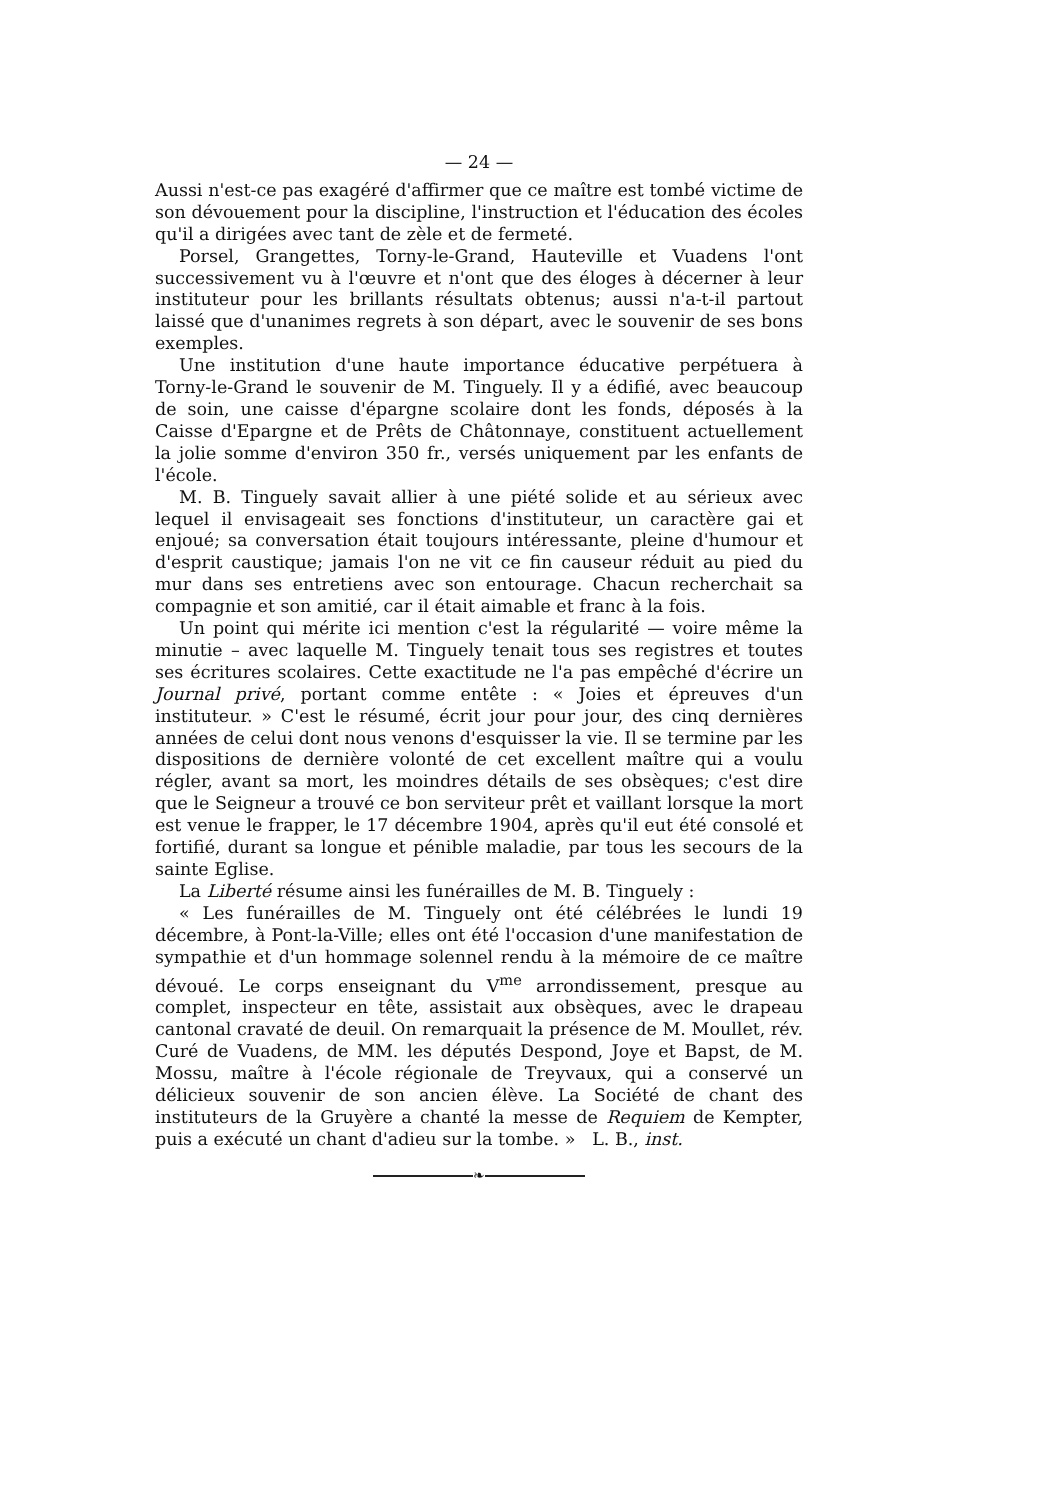— 24 —
Aussi n'est-ce pas exagéré d'affirmer que ce maître est tombé victime de son dévouement pour la discipline, l'instruction et l'éducation des écoles qu'il a dirigées avec tant de zèle et de fermeté.
Porsel, Grangettes, Torny-le-Grand, Hauteville et Vuadens l'ont successivement vu à l'œuvre et n'ont que des éloges à décerner à leur instituteur pour les brillants résultats obtenus; aussi n'a-t-il partout laissé que d'unanimes regrets à son départ, avec le souvenir de ses bons exemples.
Une institution d'une haute importance éducative perpétuera à Torny-le-Grand le souvenir de M. Tinguely. Il y a édifié, avec beaucoup de soin, une caisse d'épargne scolaire dont les fonds, déposés à la Caisse d'Epargne et de Prêts de Châtonnaye, constituent actuellement la jolie somme d'environ 350 fr., versés uniquement par les enfants de l'école.
M. B. Tinguely savait allier à une piété solide et au sérieux avec lequel il envisageait ses fonctions d'instituteur, un caractère gai et enjoué; sa conversation était toujours intéressante, pleine d'humour et d'esprit caustique; jamais l'on ne vit ce fin causeur réduit au pied du mur dans ses entretiens avec son entourage. Chacun recherchait sa compagnie et son amitié, car il était aimable et franc à la fois.
Un point qui mérite ici mention c'est la régularité — voire même la minutie – avec laquelle M. Tinguely tenait tous ses registres et toutes ses écritures scolaires. Cette exactitude ne l'a pas empêché d'écrire un Journal privé, portant comme entête : « Joies et épreuves d'un instituteur. » C'est le résumé, écrit jour pour jour, des cinq dernières années de celui dont nous venons d'esquisser la vie. Il se termine par les dispositions de dernière volonté de cet excellent maître qui a voulu régler, avant sa mort, les moindres détails de ses obsèques; c'est dire que le Seigneur a trouvé ce bon serviteur prêt et vaillant lorsque la mort est venue le frapper, le 17 décembre 1904, après qu'il eut été consolé et fortifié, durant sa longue et pénible maladie, par tous les secours de la sainte Eglise.
La Liberté résume ainsi les funérailles de M. B. Tinguely :
« Les funérailles de M. Tinguely ont été célébrées le lundi 19 décembre, à Pont-la-Ville; elles ont été l'occasion d'une manifestation de sympathie et d'un hommage solennel rendu à la mémoire de ce maître dévoué. Le corps enseignant du V<sup>me</sup> arrondissement, presque au complet, inspecteur en tête, assistait aux obsèques, avec le drapeau cantonal cravaté de deuil. On remarquait la présence de M. Moullet, rév. Curé de Vuadens, de MM. les députés Despond, Joye et Bapst, de M. Mossu, maître à l'école régionale de Treyvaux, qui a conservé un délicieux souvenir de son ancien élève. La Société de chant des instituteurs de la Gruyère a chanté la messe de Requiem de Kempter, puis a exécuté un chant d'adieu sur la tombe. » L. B., inst.
❧